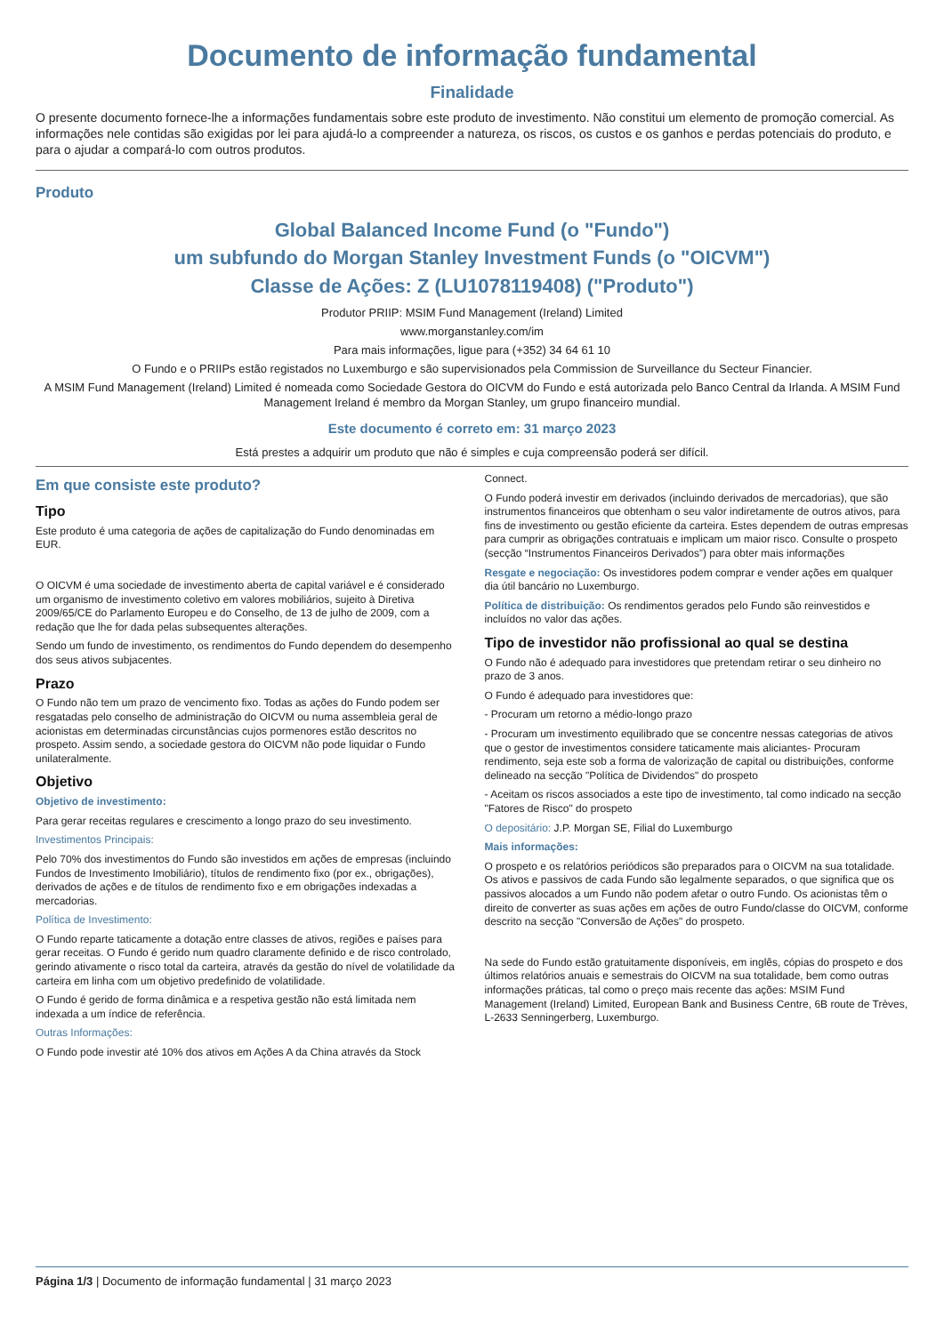Documento de informação fundamental
Finalidade
O presente documento fornece-lhe a informações fundamentais sobre este produto de investimento. Não constitui um elemento de promoção comercial. As informações nele contidas são exigidas por lei para ajudá-lo a compreender a natureza, os riscos, os custos e os ganhos e perdas potenciais do produto, e para o ajudar a compará-lo com outros produtos.
Produto
Global Balanced Income Fund (o "Fundo")
um subfundo do Morgan Stanley Investment Funds (o "OICVM")
Classe de Ações: Z (LU1078119408) ("Produto")
Produtor PRIIP: MSIM Fund Management (Ireland) Limited
www.morganstanley.com/im
Para mais informações, ligue para (+352) 34 64 61 10
O Fundo e o PRIIPs estão registados no Luxemburgo e são supervisionados pela Commission de Surveillance du Secteur Financier.
A MSIM Fund Management (Ireland) Limited é nomeada como Sociedade Gestora do OICVM do Fundo e está autorizada pelo Banco Central da Irlanda. A MSIM Fund Management Ireland é membro da Morgan Stanley, um grupo financeiro mundial.
Este documento é correto em: 31 março 2023
Está prestes a adquirir um produto que não é simples e cuja compreensão poderá ser difícil.
Em que consiste este produto?
Tipo
Este produto é uma categoria de ações de capitalização do Fundo denominadas em EUR.
O OICVM é uma sociedade de investimento aberta de capital variável e é considerado um organismo de investimento coletivo em valores mobiliários, sujeito à Diretiva 2009/65/CE do Parlamento Europeu e do Conselho, de 13 de julho de 2009, com a redação que lhe for dada pelas subsequentes alterações.
Sendo um fundo de investimento, os rendimentos do Fundo dependem do desempenho dos seus ativos subjacentes.
Prazo
O Fundo não tem um prazo de vencimento fixo. Todas as ações do Fundo podem ser resgatadas pelo conselho de administração do OICVM ou numa assembleia geral de acionistas em determinadas circunstâncias cujos pormenores estão descritos no prospeto. Assim sendo, a sociedade gestora do OICVM não pode liquidar o Fundo unilateralmente.
Objetivo
Objetivo de investimento:
Para gerar receitas regulares e crescimento a longo prazo do seu investimento.
Investimentos Principais:
Pelo 70% dos investimentos do Fundo são investidos em ações de empresas (incluindo Fundos de Investimento Imobiliário), títulos de rendimento fixo (por ex., obrigações), derivados de ações e de títulos de rendimento fixo e em obrigações indexadas a mercadorias.
Política de Investimento:
O Fundo reparte taticamente a dotação entre classes de ativos, regiões e países para gerar receitas. O Fundo é gerido num quadro claramente definido e de risco controlado, gerindo ativamente o risco total da carteira, através da gestão do nível de volatilidade da carteira em linha com um objetivo predefinido de volatilidade.
O Fundo é gerido de forma dinâmica e a respetiva gestão não está limitada nem indexada a um índice de referência.
Outras Informações:
O Fundo pode investir até 10% dos ativos em Ações A da China através da Stock
Connect.
O Fundo poderá investir em derivados (incluindo derivados de mercadorias), que são instrumentos financeiros que obtenham o seu valor indiretamente de outros ativos, para fins de investimento ou gestão eficiente da carteira. Estes dependem de outras empresas para cumprir as obrigações contratuais e implicam um maior risco. Consulte o prospeto (secção “Instrumentos Financeiros Derivados”) para obter mais informações
Resgate e negociação: Os investidores podem comprar e vender ações em qualquer dia útil bancário no Luxemburgo.
Política de distribuição: Os rendimentos gerados pelo Fundo são reinvestidos e incluídos no valor das ações.
Tipo de investidor não profissional ao qual se destina
O Fundo não é adequado para investidores que pretendam retirar o seu dinheiro no prazo de 3 anos.
O Fundo é adequado para investidores que:
- Procuram um retorno a médio-longo prazo
- Procuram um investimento equilibrado que se concentre nessas categorias de ativos que o gestor de investimentos considere taticamente mais aliciantes- Procuram rendimento, seja este sob a forma de valorização de capital ou distribuições, conforme delineado na secção "Política de Dividendos" do prospeto
- Aceitam os riscos associados a este tipo de investimento, tal como indicado na secção "Fatores de Risco" do prospeto
O depositário: J.P. Morgan SE, Filial do Luxemburgo
Mais informações:
O prospeto e os relatórios periódicos são preparados para o OICVM na sua totalidade. Os ativos e passivos de cada Fundo são legalmente separados, o que significa que os passivos alocados a um Fundo não podem afetar o outro Fundo. Os acionistas têm o direito de converter as suas ações em ações de outro Fundo/classe do OICVM, conforme descrito na secção "Conversão de Ações" do prospeto.
Na sede do Fundo estão gratuitamente disponíveis, em inglês, cópias do prospeto e dos últimos relatórios anuais e semestrais do OICVM na sua totalidade, bem como outras informações práticas, tal como o preço mais recente das ações: MSIM Fund Management (Ireland) Limited, European Bank and Business Centre, 6B route de Trèves, L-2633 Senningerberg, Luxemburgo.
Página 1/3 | Documento de informação fundamental | 31 março 2023